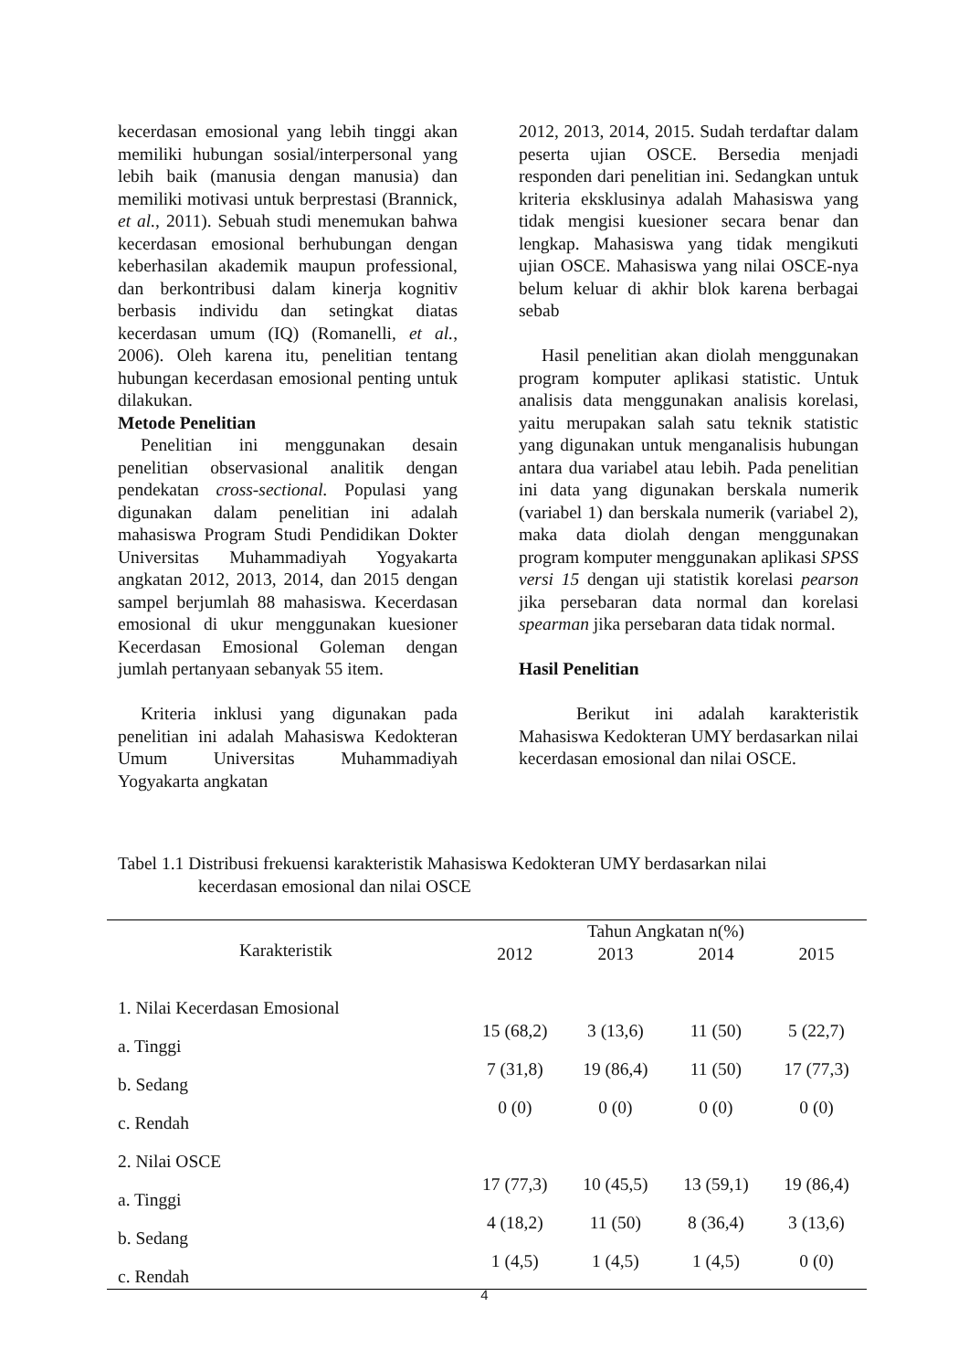kecerdasan emosional yang lebih tinggi akan memiliki hubungan sosial/interpersonal yang lebih baik (manusia dengan manusia) dan memiliki motivasi untuk berprestasi (Brannick, et al., 2011). Sebuah studi menemukan bahwa kecerdasan emosional berhubungan dengan keberhasilan akademik maupun professional, dan berkontribusi dalam kinerja kognitiv berbasis individu dan setingkat diatas kecerdasan umum (IQ) (Romanelli, et al., 2006). Oleh karena itu, penelitian tentang hubungan kecerdasan emosional penting untuk dilakukan.
Metode Penelitian
Penelitian ini menggunakan desain penelitian observasional analitik dengan pendekatan cross-sectional. Populasi yang digunakan dalam penelitian ini adalah mahasiswa Program Studi Pendidikan Dokter Universitas Muhammadiyah Yogyakarta angkatan 2012, 2013, 2014, dan 2015 dengan sampel berjumlah 88 mahasiswa. Kecerdasan emosional di ukur menggunakan kuesioner Kecerdasan Emosional Goleman dengan jumlah pertanyaan sebanyak 55 item.
Kriteria inklusi yang digunakan pada penelitian ini adalah Mahasiswa Kedokteran Umum Universitas Muhammadiyah Yogyakarta angkatan
2012, 2013, 2014, 2015. Sudah terdaftar dalam peserta ujian OSCE. Bersedia menjadi responden dari penelitian ini. Sedangkan untuk kriteria eksklusinya adalah Mahasiswa yang tidak mengisi kuesioner secara benar dan lengkap. Mahasiswa yang tidak mengikuti ujian OSCE. Mahasiswa yang nilai OSCE-nya belum keluar di akhir blok karena berbagai sebab
Hasil penelitian akan diolah menggunakan program komputer aplikasi statistic. Untuk analisis data menggunakan analisis korelasi, yaitu merupakan salah satu teknik statistic yang digunakan untuk menganalisis hubungan antara dua variabel atau lebih. Pada penelitian ini data yang digunakan berskala numerik (variabel 1) dan berskala numerik (variabel 2), maka data diolah dengan menggunakan program komputer menggunakan aplikasi SPSS versi 15 dengan uji statistik korelasi pearson jika persebaran data normal dan korelasi spearman jika persebaran data tidak normal.
Hasil Penelitian
Berikut ini adalah karakteristik Mahasiswa Kedokteran UMY berdasarkan nilai kecerdasan emosional dan nilai OSCE.
Tabel 1.1 Distribusi frekuensi karakteristik Mahasiswa Kedokteran UMY berdasarkan nilai
kecerdasan emosional dan nilai OSCE
| Karakteristik | Tahun Angkatan n(%) | | | |
| --- | --- | --- | --- | --- |
| | 2012 | 2013 | 2014 | 2015 |
| 1. Nilai Kecerdasan Emosional | | | | |
| a. Tinggi | 15 (68,2) | 3 (13,6) | 11 (50) | 5 (22,7) |
| b. Sedang | 7 (31,8) | 19 (86,4) | 11 (50) | 17 (77,3) |
| c. Rendah | 0 (0) | 0 (0) | 0 (0) | 0 (0) |
| 2. Nilai OSCE | | | | |
| a. Tinggi | 17 (77,3) | 10 (45,5) | 13 (59,1) | 19 (86,4) |
| b. Sedang | 4 (18,2) | 11 (50) | 8 (36,4) | 3 (13,6) |
| c. Rendah | 1 (4,5) | 1 (4,5) | 1 (4,5) | 0 (0) |
4